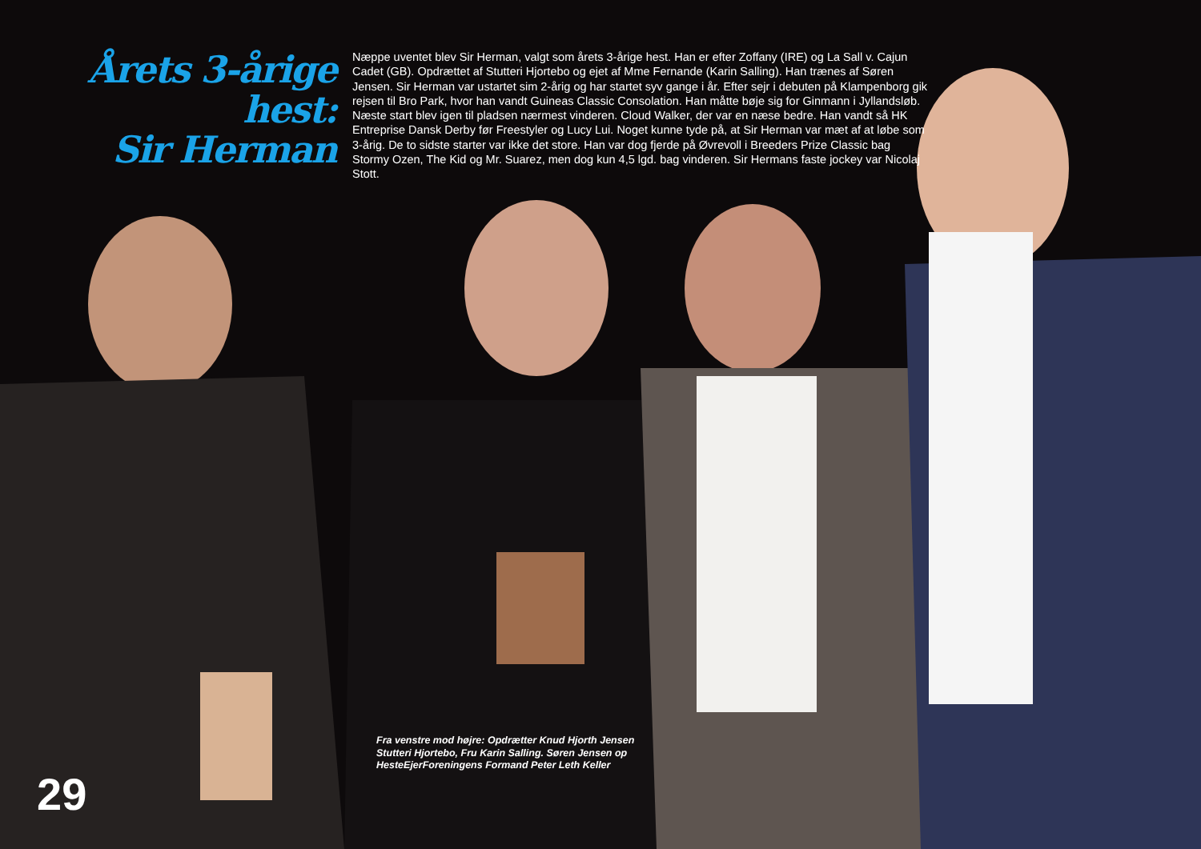Årets 3-årige hest:
Sir Herman
Næppe uventet blev Sir Herman, valgt som årets 3-årige hest. Han er efter Zoffany (IRE) og La Sall v. Cajun Cadet (GB). Opdrættet af Stutteri Hjortebo og ejet af Mme Fernande (Karin Salling). Han trænes af Søren Jensen. Sir Herman var ustartet sim 2-årig og har startet syv gange i år. Efter sejr i debuten på Klampenborg gik rejsen til Bro Park, hvor han vandt Guineas Classic Consolation. Han måtte bøje sig for Ginmann i Jyllandsløb. Næste start blev igen til pladsen nærmest vinderen. Cloud Walker, der var en næse bedre. Han vandt så HK Entreprise Dansk Derby før Freestyler og Lucy Lui. Noget kunne tyde på, at Sir Herman var mæt af at løbe som 3-årig. De to sidste starter var ikke det store. Han var dog fjerde på Øvrevoll i Breeders Prize Classic bag Stormy Ozen, The Kid og Mr. Suarez, men dog kun 4,5 lgd. bag vinderen. Sir Hermans faste jockey var Nicolaj Stott.
Fra venstre mod højre: Opdrætter Knud Hjorth Jensen Stutteri Hjortebo, Fru Karin Salling. Søren Jensen op HesteEjerForeningens Formand Peter Leth Keller
29